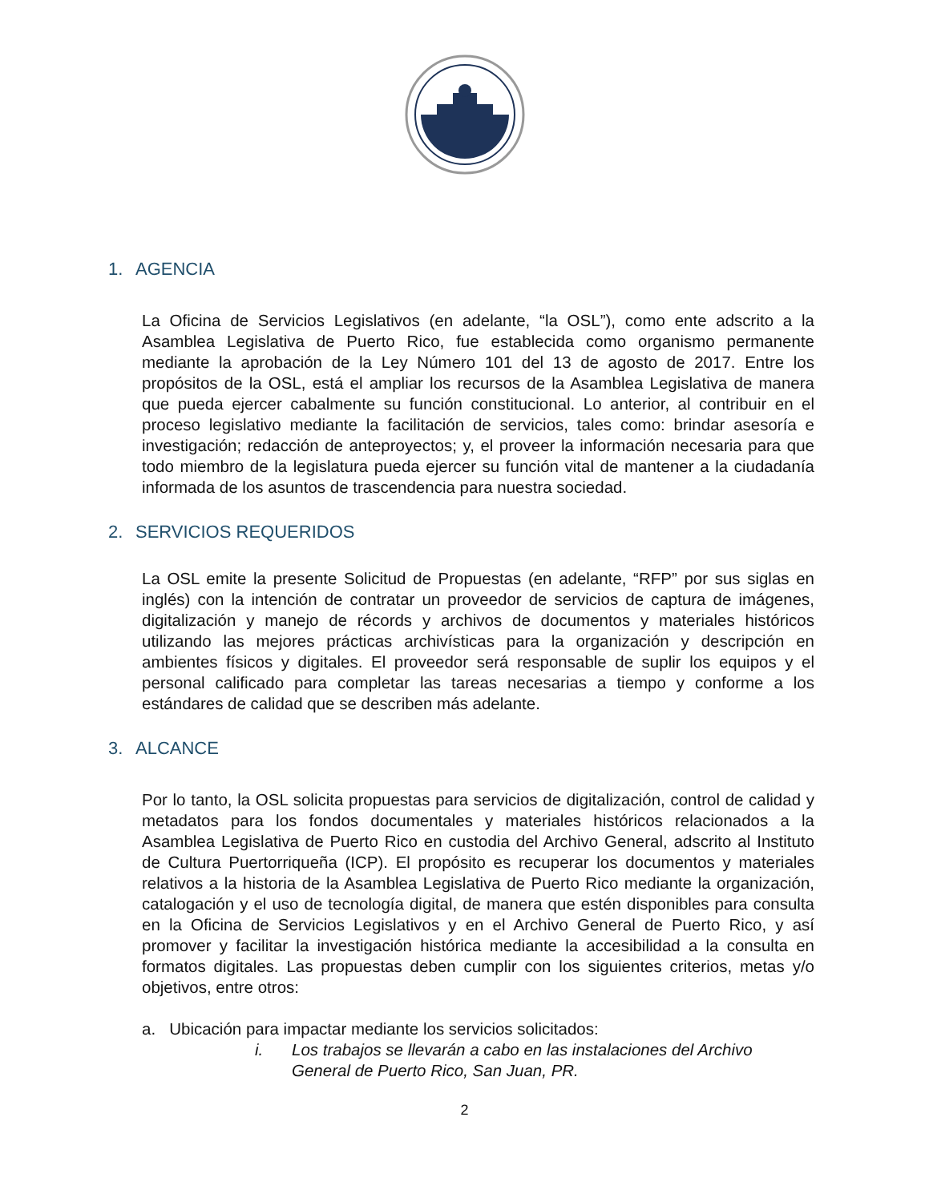1. AGENCIA
La Oficina de Servicios Legislativos (en adelante, “la OSL”), como ente adscrito a la Asamblea Legislativa de Puerto Rico, fue establecida como organismo permanente mediante la aprobación de la Ley Número 101 del 13 de agosto de 2017. Entre los propósitos de la OSL, está el ampliar los recursos de la Asamblea Legislativa de manera que pueda ejercer cabalmente su función constitucional. Lo anterior, al contribuir en el proceso legislativo mediante la facilitación de servicios, tales como: brindar asesoría e investigación; redacción de anteproyectos; y, el proveer la información necesaria para que todo miembro de la legislatura pueda ejercer su función vital de mantener a la ciudadanía informada de los asuntos de trascendencia para nuestra sociedad.
2. SERVICIOS REQUERIDOS
La OSL emite la presente Solicitud de Propuestas (en adelante, “RFP” por sus siglas en inglés) con la intención de contratar un proveedor de servicios de captura de imágenes, digitalización y manejo de récords y archivos de documentos y materiales históricos utilizando las mejores prácticas archivísticas para la organización y descripción en ambientes físicos y digitales. El proveedor será responsable de suplir los equipos y el personal calificado para completar las tareas necesarias a tiempo y conforme a los estándares de calidad que se describen más adelante.
3. ALCANCE
Por lo tanto, la OSL solicita propuestas para servicios de digitalización, control de calidad y metadatos para los fondos documentales y materiales históricos relacionados a la Asamblea Legislativa de Puerto Rico en custodia del Archivo General, adscrito al Instituto de Cultura Puertorriqueña (ICP). El propósito es recuperar los documentos y materiales relativos a la historia de la Asamblea Legislativa de Puerto Rico mediante la organización, catalogación y el uso de tecnología digital, de manera que estén disponibles para consulta en la Oficina de Servicios Legislativos y en el Archivo General de Puerto Rico, y así promover y facilitar la investigación histórica mediante la accesibilidad a la consulta en formatos digitales. Las propuestas deben cumplir con los siguientes criterios, metas y/o objetivos, entre otros:
a. Ubicación para impactar mediante los servicios solicitados:
i. Los trabajos se llevarán a cabo en las instalaciones del Archivo
General de Puerto Rico, San Juan, PR.
2